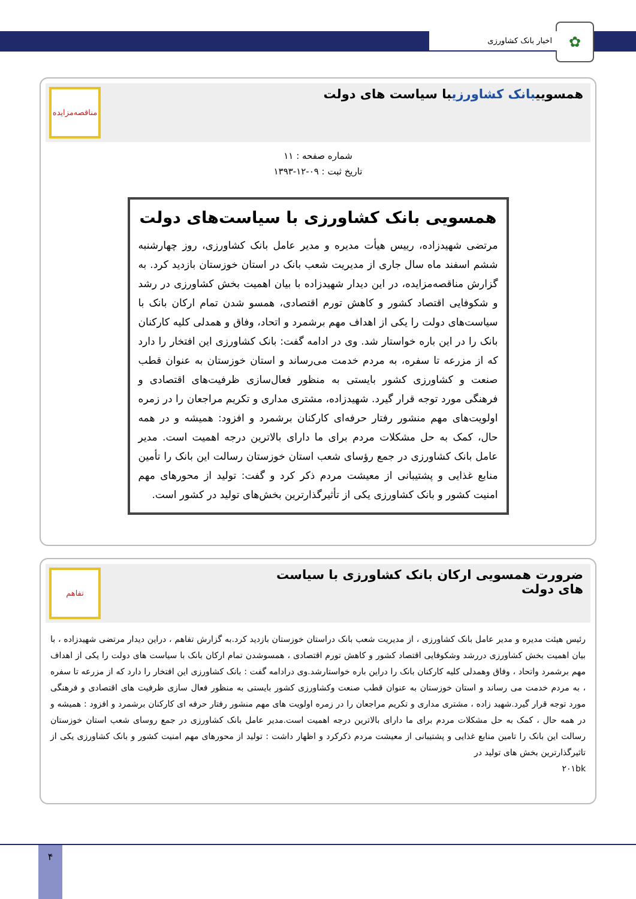✿ اخبار بانک کشاورزی
همسوییبانک کشاورزیبا سیاست های دولت
مناقصه‌مزایده
شماره صفحه : ۱۱
تاریخ ثبت : ۰۹-۱۲-۱۳۹۳
همسویی بانک کشاورزی با سیاست‌های دولت
مرتضی شهیدزاده، رییس هیأت مدیره و مدیر عامل بانک کشاورزی، روز چهارشنبه ششم اسفند ماه سال جاری از مدیریت شعب بانک در استان خوزستان بازدید کرد. به گزارش مناقصه‌مزایده، در این دیدار شهیدزاده با بیان اهمیت بخش کشاورزی در رشد و شکوفایی اقتصاد کشور و کاهش تورم اقتصادی، همسو شدن تمام ارکان بانک با سیاست‌های دولت را یکی از اهداف مهم برشمرد و اتحاد، وفاق و همدلی کلیه کارکنان بانک را در این باره خواستار شد. وی در ادامه گفت: بانک کشاورزی این افتخار را دارد که از مزرعه تا سفره، به مردم خدمت می‌رساند و استان خوزستان به عنوان قطب صنعت و کشاورزی کشور بایستی به منظور فعال‌سازی ظرفیت‌های اقتصادی و فرهنگی مورد توجه قرار گیرد. شهیدزاده، مشتری مداری و تکریم مراجعان را در زمره اولویت‌های مهم منشور رفتار حرفه‌ای کارکنان برشمرد و افزود: همیشه و در همه حال، کمک به حل مشکلات مردم برای ما دارای بالاترین درجه اهمیت است. مدیر عامل بانک کشاورزی در جمع رؤسای شعب استان خوزستان رسالت این بانک را تأمین منابع غذایی و پشتیبانی از معیشت مردم ذکر کرد و گفت: تولید از محورهای مهم امنیت کشور و بانک کشاورزی یکی از تأثیرگذارترین بخش‌های تولید در کشور است.
ضرورت همسویی ارکان بانک کشاورزی با سیاست های دولت
تفاهم
رئیس هیئت مدیره و مدیر عامل بانک کشاورزی ، از مدیریت شعب بانک دراستان خوزستان بازدید کرد.به گزارش تفاهم ، دراین دیدار مرتضی شهیدزاده ، با بیان اهمیت بخش کشاورزی دررشد وشکوفایی اقتصاد کشور و کاهش تورم اقتصادی ، همسوشدن تمام ارکان بانک با سیاست های دولت را یکی از اهداف مهم برشمرد واتحاد ، وفاق وهمدلی کلیه کارکنان بانک را دراین باره خواستارشد.وی درادامه گفت : بانک کشاورزی این افتخار را دارد که از مزرعه تا سفره ، به مردم خدمت می رساند و استان خوزستان به عنوان قطب صنعت وکشاورزی کشور بایستی به منظور فعال سازی ظرفیت های اقتصادی و فرهنگی مورد توجه قرار گیرد.شهید زاده ، مشتری مداری و تکریم مراجعان را در زمره اولویت های مهم منشور رفتار حرفه ای کارکنان برشمرد و افزود : همیشه و در همه حال ، کمک به حل مشکلات مردم برای ما دارای بالاترین درجه اهمیت است.مدیر عامل بانک کشاورزی در جمع روسای شعب استان خوزستان رسالت این بانک را تامین منابع غذایی و پشتیبانی از معیشت مردم ذکرکرد و اظهار داشت : تولید از محورهای مهم امنیت کشور و بانک کشاورزی یکی از تاثیرگذارترین بخش های تولید در
۲۰۱bk
۴